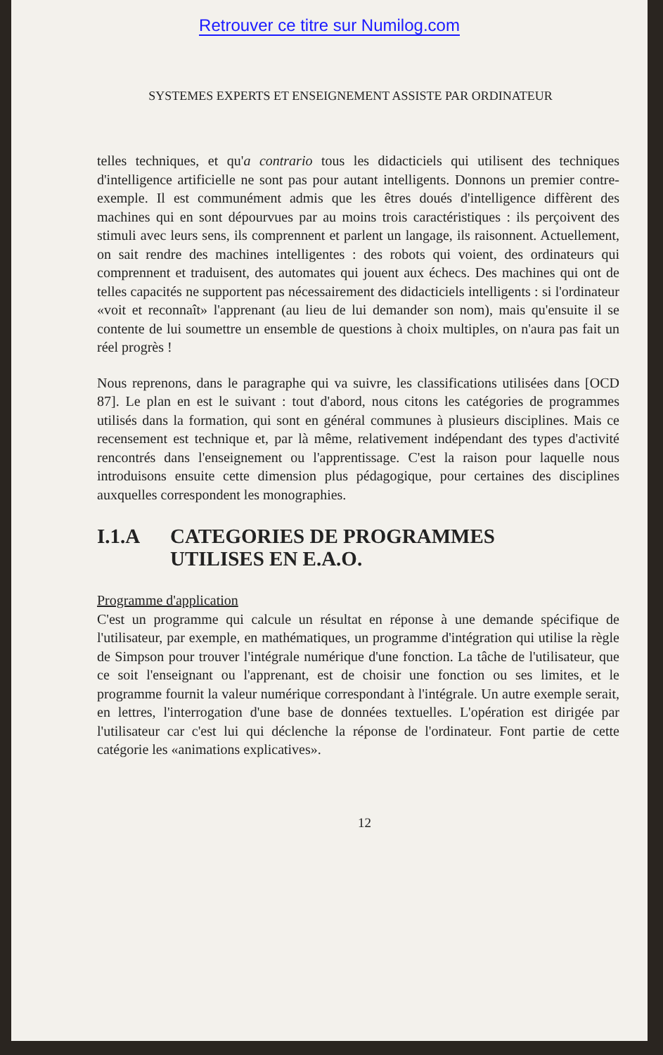Retrouver ce titre sur Numilog.com
SYSTEMES EXPERTS ET ENSEIGNEMENT ASSISTE PAR ORDINATEUR
telles techniques, et qu'a contrario tous les didacticiels qui utilisent des techniques d'intelligence artificielle ne sont pas pour autant intelligents. Donnons un premier contre-exemple. Il est communément admis que les êtres doués d'intelligence diffèrent des machines qui en sont dépourvues par au moins trois caractéristiques : ils perçoivent des stimuli avec leurs sens, ils comprennent et parlent un langage, ils raisonnent. Actuellement, on sait rendre des machines intelligentes : des robots qui voient, des ordinateurs qui comprennent et traduisent, des automates qui jouent aux échecs. Des machines qui ont de telles capacités ne supportent pas nécessairement des didacticiels intelligents : si l'ordinateur «voit et reconnaît» l'apprenant (au lieu de lui demander son nom), mais qu'ensuite il se contente de lui soumettre un ensemble de questions à choix multiples, on n'aura pas fait un réel progrès !
Nous reprenons, dans le paragraphe qui va suivre, les classifications utilisées dans [OCD 87]. Le plan en est le suivant : tout d'abord, nous citons les catégories de programmes utilisés dans la formation, qui sont en général communes à plusieurs disciplines. Mais ce recensement est technique et, par là même, relativement indépendant des types d'activité rencontrés dans l'enseignement ou l'apprentissage. C'est la raison pour laquelle nous introduisons ensuite cette dimension plus pédagogique, pour certaines des disciplines auxquelles correspondent les monographies.
I.1.A CATEGORIES DE PROGRAMMES
UTILISES EN E.A.O.
Programme d'application
C'est un programme qui calcule un résultat en réponse à une demande spécifique de l'utilisateur, par exemple, en mathématiques, un programme d'intégration qui utilise la règle de Simpson pour trouver l'intégrale numérique d'une fonction. La tâche de l'utilisateur, que ce soit l'enseignant ou l'apprenant, est de choisir une fonction ou ses limites, et le programme fournit la valeur numérique correspondant à l'intégrale. Un autre exemple serait, en lettres, l'interrogation d'une base de données textuelles. L'opération est dirigée par l'utilisateur car c'est lui qui déclenche la réponse de l'ordinateur. Font partie de cette catégorie les «animations explicatives».
12